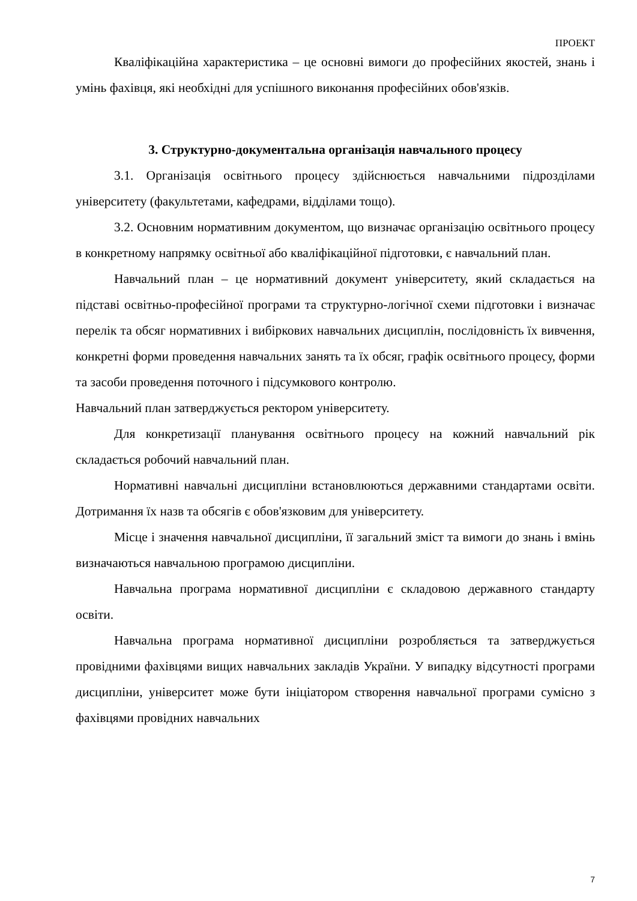ПРОЕКТ
Кваліфікаційна характеристика – це основні вимоги до професійних якостей, знань і умінь фахівця, які необхідні для успішного виконання професійних обов'язків.
3. Структурно-документальна організація навчального процесу
3.1. Організація освітнього процесу здійснюється навчальними підрозділами університету (факультетами, кафедрами, відділами тощо).
3.2. Основним нормативним документом, що визначає організацію освітнього процесу в конкретному напрямку освітньої або кваліфікаційної підготовки, є навчальний план.
Навчальний план – це нормативний документ університету, який складається на підставі освітньо-професійної програми та структурно-логічної схеми підготовки і визначає перелік та обсяг нормативних і вибіркових навчальних дисциплін, послідовність їх вивчення, конкретні форми проведення навчальних занять та їх обсяг, графік освітнього процесу, форми та засоби проведення поточного і підсумкового контролю.
Навчальний план затверджується ректором університету.
Для конкретизації планування освітнього процесу на кожний навчальний рік складається робочий навчальний план.
Нормативні навчальні дисципліни встановлюються державними стандартами освіти. Дотримання їх назв та обсягів є обов'язковим для університету.
Місце і значення навчальної дисципліни, її загальний зміст та вимоги до знань і вмінь визначаються навчальною програмою дисципліни.
Навчальна програма нормативної дисципліни є складовою державного стандарту освіти.
Навчальна програма нормативної дисципліни розробляється та затверджується провідними фахівцями вищих навчальних закладів України. У випадку відсутності програми дисципліни, університет може бути ініціатором створення навчальної програми сумісно з фахівцями провідних навчальних
7